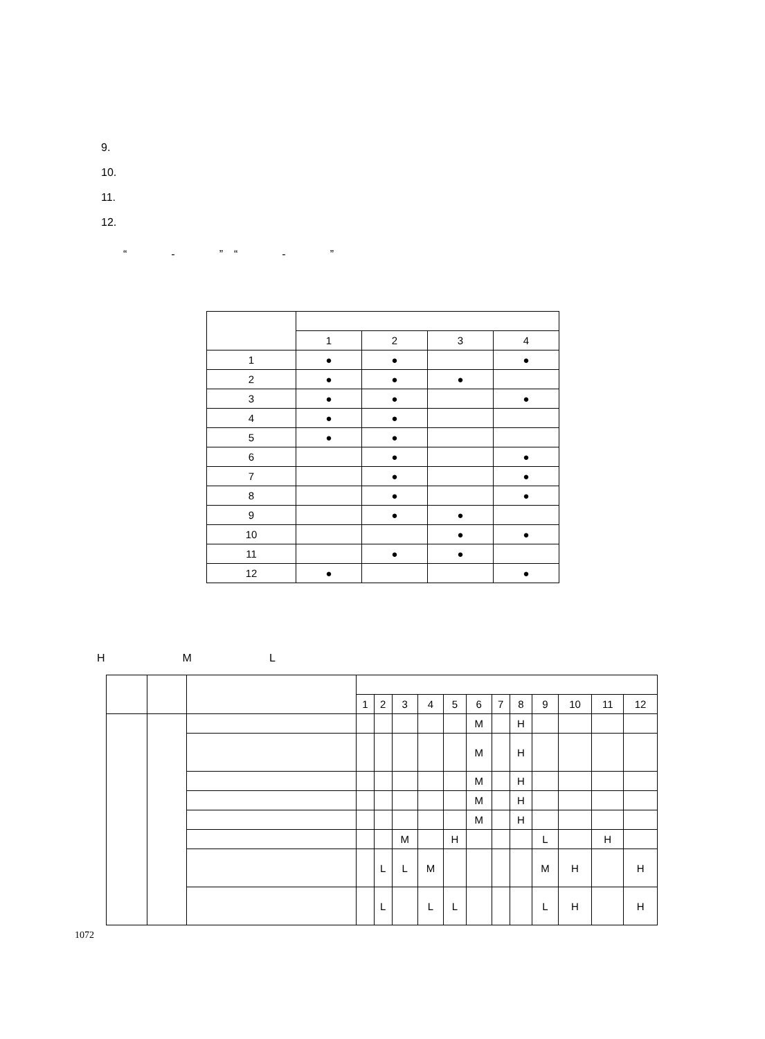9.
10.
11.
12.
　　“　　　　-　　　　”　“　　　　-　　　　”
| | 1 | 2 | 3 | 4 |
| --- | --- | --- | --- | --- |
| 1 | ● | ● | | ● |
| 2 | ● | ● | ● | |
| 3 | ● | ● | | ● |
| 4 | ● | ● | | |
| 5 | ● | ● | | |
| 6 | | ● | | ● |
| 7 | | ● | | ● |
| 8 | | ● | | ● |
| 9 | | ● | ● | |
| 10 | | | ● | ● |
| 11 | | ● | ● | |
| 12 | ● | | | ● |
　
　　H　　　　　　　M　　　　　　　L
| | | | 1 | 2 | 3 | 4 | 5 | 6 | 7 | 8 | 9 | 10 | 11 | 12 |
| --- | --- | --- | --- | --- | --- | --- | --- | --- | --- | --- | --- | --- | --- | --- |
| | | | | | | | | M | | H | | | | |
| | | | | | | | | M | | H | | | | |
| | | | | | | | | M | | H | | | | |
| | | | | | | | | M | | H | | | | |
| | | | | | | | | M | | H | | | | |
| | | | | | M | | H | | | | L | | H | |
| | | | | L | L | M | | | | | M | H | | H |
| | | | | L | | L | L | | | | L | H | | H |
1072